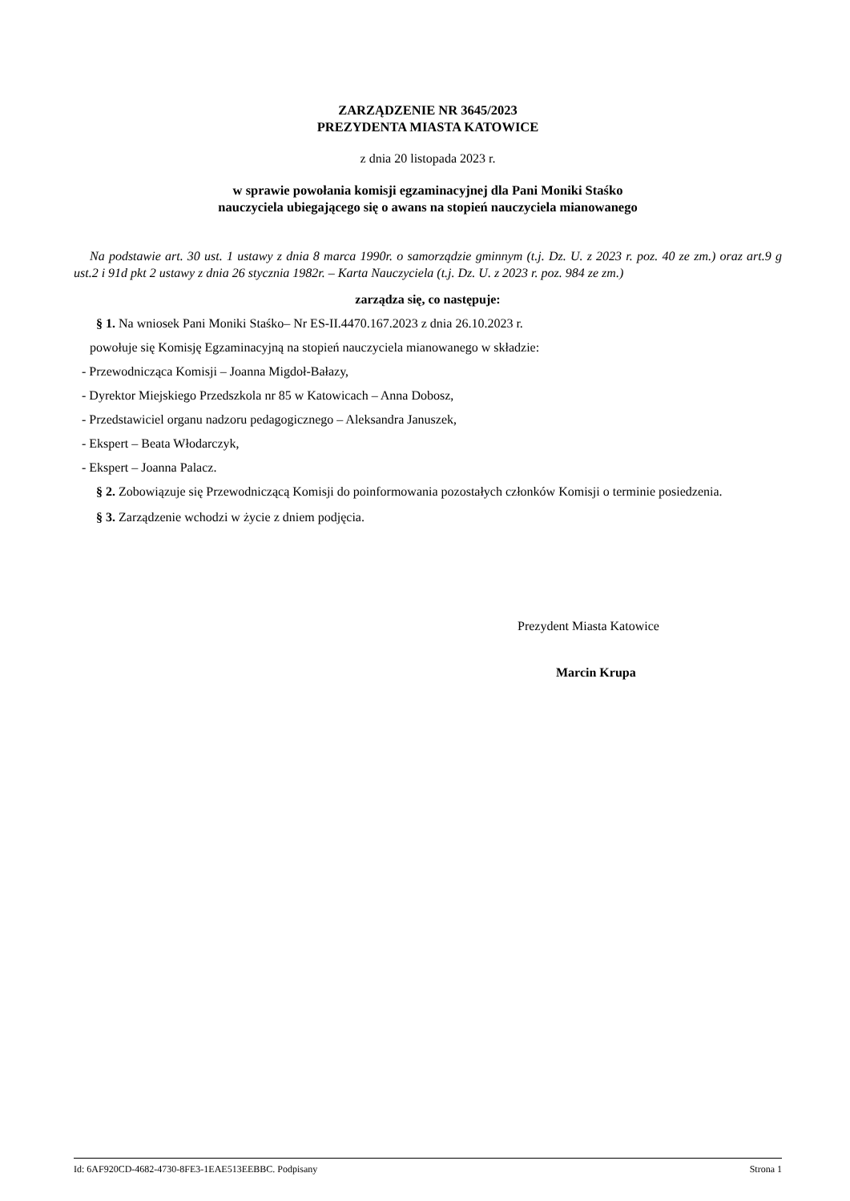ZARZĄDZENIE NR 3645/2023
PREZYDENTA MIASTA KATOWICE
z dnia 20 listopada 2023 r.
w sprawie powołania komisji egzaminacyjnej dla Pani Moniki Staśko
nauczyciela ubiegającego się o awans na stopień nauczyciela mianowanego
Na podstawie art. 30 ust. 1 ustawy z dnia 8 marca 1990r. o samorządzie gminnym (t.j. Dz. U. z 2023 r. poz. 40 ze zm.) oraz art.9 g ust.2 i 91d pkt 2 ustawy z dnia 26 stycznia 1982r. – Karta Nauczyciela (t.j. Dz. U. z 2023 r. poz. 984 ze zm.)
zarządza się, co następuje:
§ 1. Na wniosek Pani Moniki Staśko– Nr ES-II.4470.167.2023 z dnia 26.10.2023 r.
powołuje się Komisję Egzaminacyjną na stopień nauczyciela mianowanego w składzie:
- Przewodnicząca Komisji – Joanna Migdoł-Bałazy,
- Dyrektor Miejskiego Przedszkola nr 85 w Katowicach – Anna Dobosz,
- Przedstawiciel organu nadzoru pedagogicznego – Aleksandra Januszek,
- Ekspert – Beata Włodarczyk,
- Ekspert – Joanna Palacz.
§ 2. Zobowiązuje się Przewodniczącą Komisji do poinformowania pozostałych członków Komisji o terminie posiedzenia.
§ 3. Zarządzenie wchodzi w życie z dniem podjęcia.
Prezydent Miasta Katowice
Marcin Krupa
Id: 6AF920CD-4682-4730-8FE3-1EAE513EEBBC. Podpisany Strona 1